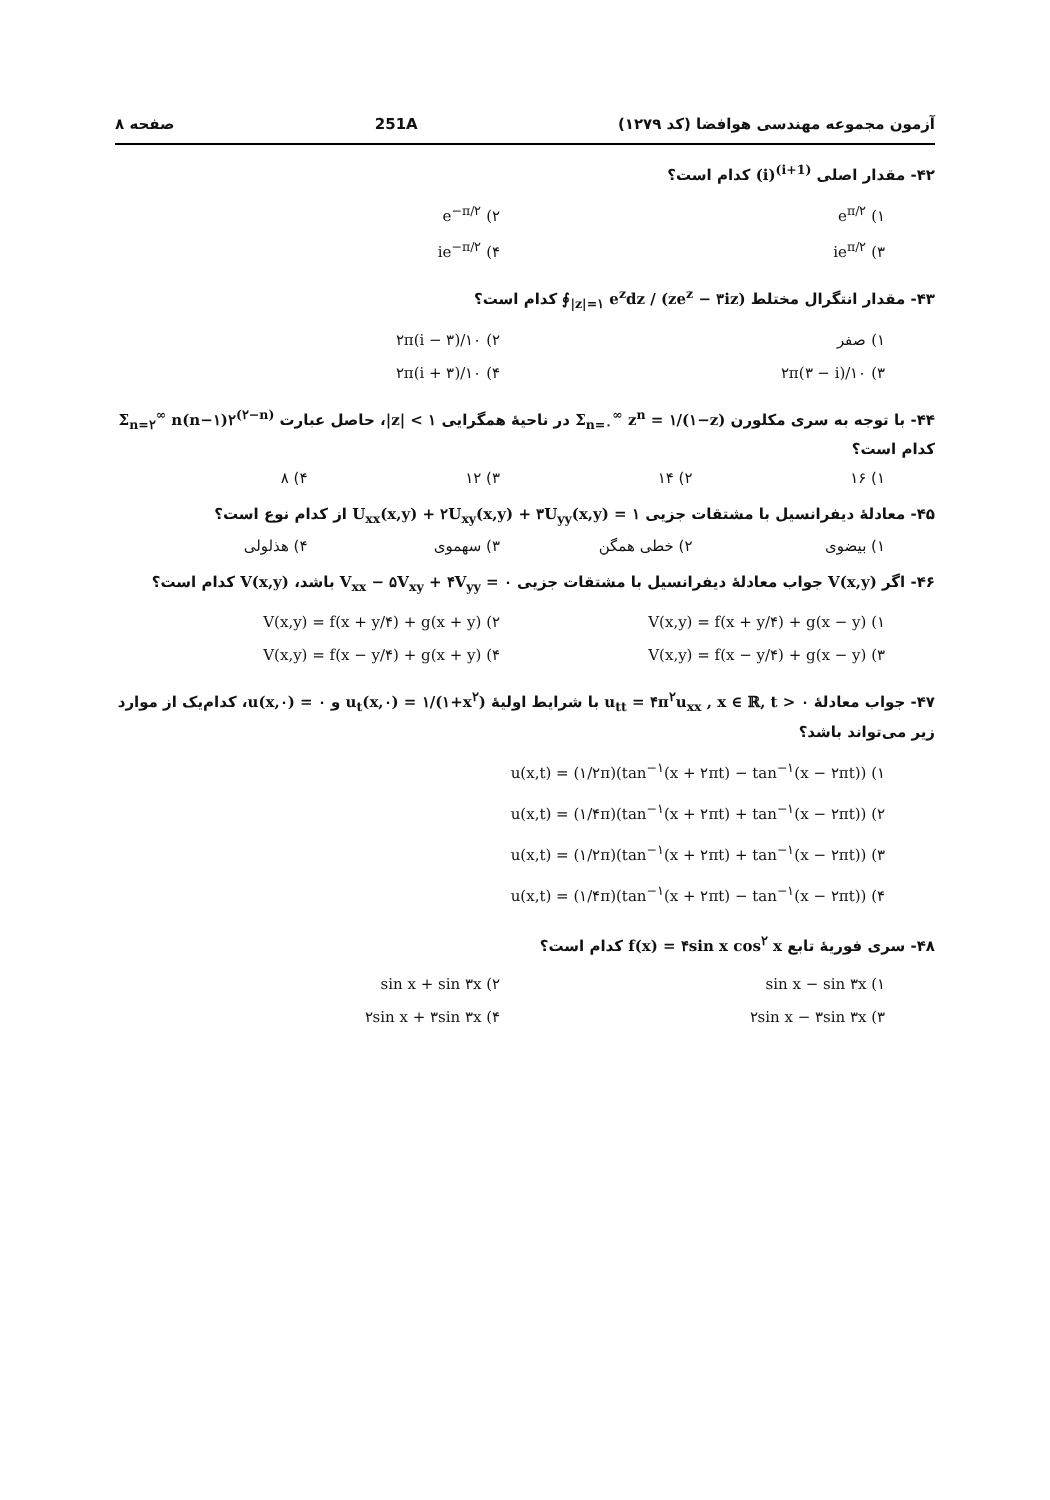آزمون مجموعه مهندسی هوافضا (کد ۱۲۷۹) 251A صفحه ۸
۴۲- مقدار اصلی (i)<sup>(i+1)</sup> کدام است؟
۱) e<sup>π/۲</sup>
۲) e<sup>−π/۲</sup>
۳) ie<sup>π/۲</sup>
۴) ie<sup>−π/۲</sup>
۴۳- مقدار انتگرال مختلط ∮<sub>|z|=۱</sub> e<sup>z</sup>dz / (ze<sup>z</sup> − ۳iz) کدام است؟
۱) صفر
۲) ۲π(i − ۳)/۱۰
۳) ۲π(۳ − i)/۱۰
۴) ۲π(i + ۳)/۱۰
۴۴- با توجه به سری مکلورن Σ<sub>n=۰</sub><sup>∞</sup> z<sup>n</sup> = ۱/(۱−z) در ناحیهٔ همگرایی |z| < ۱، حاصل عبارت Σ<sub>n=۲</sub><sup>∞</sup> n(n−۱)۲<sup>(۲−n)</sup> کدام است؟
۱) ۱۶
۲) ۱۴
۳) ۱۲
۴) ۸
۴۵- معادلهٔ دیفرانسیل با مشتقات جزیی U<sub>xx</sub>(x,y) + ۲U<sub>xy</sub>(x,y) + ۳U<sub>yy</sub>(x,y) = ۱ از کدام نوع است؟
۱) بیضوی
۲) خطی همگن
۳) سهموی
۴) هذلولی
۴۶- اگر V(x,y) جواب معادلهٔ دیفرانسیل با مشتقات جزیی V<sub>xx</sub> − ۵V<sub>xy</sub> + ۴V<sub>yy</sub> = ۰ باشد، V(x,y) کدام است؟
۱) V(x,y) = f(x + y/۴) + g(x − y)
۲) V(x,y) = f(x + y/۴) + g(x + y)
۳) V(x,y) = f(x − y/۴) + g(x − y)
۴) V(x,y) = f(x − y/۴) + g(x + y)
۴۷- جواب معادلهٔ u<sub>tt</sub> = ۴π<sup>۲</sup>u<sub>xx</sub> , x ∈ ℝ, t > ۰ با شرایط اولیهٔ u<sub>t</sub>(x,۰) = ۱/(۱+x<sup>۲</sup>) و u(x,۰) = ۰، کدام‌یک از موارد زیر می‌تواند باشد؟
۱) u(x,t) = (۱/۲π)(tan<sup>−۱</sup>(x + ۲πt) − tan<sup>−۱</sup>(x − ۲πt))
۲) u(x,t) = (۱/۴π)(tan<sup>−۱</sup>(x + ۲πt) + tan<sup>−۱</sup>(x − ۲πt))
۳) u(x,t) = (۱/۲π)(tan<sup>−۱</sup>(x + ۲πt) + tan<sup>−۱</sup>(x − ۲πt))
۴) u(x,t) = (۱/۴π)(tan<sup>−۱</sup>(x + ۲πt) − tan<sup>−۱</sup>(x − ۲πt))
۴۸- سری فوریهٔ تابع f(x) = ۴sin x cos<sup>۲</sup> x کدام است؟
۱) sin x − sin ۳x
۲) sin x + sin ۳x
۳) ۲sin x − ۳sin ۳x
۴) ۲sin x + ۳sin ۳x